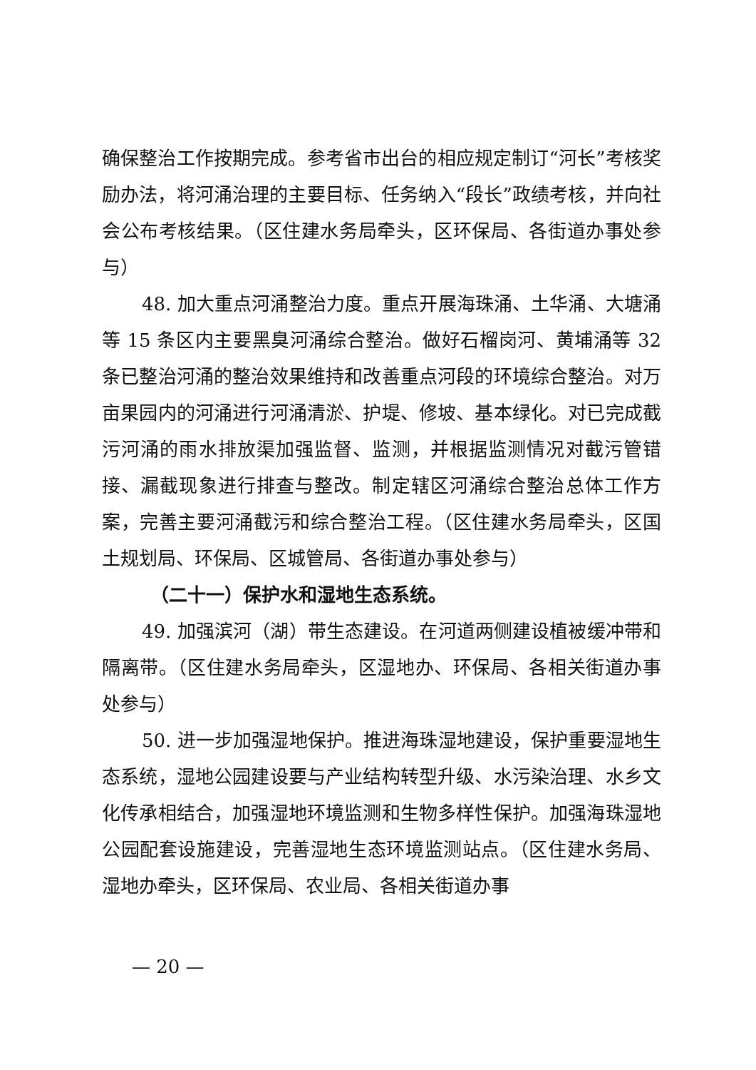确保整治工作按期完成。参考省市出台的相应规定制订“河长”考核奖励办法，将河涌治理的主要目标、任务纳入“段长”政绩考核，并向社会公布考核结果。（区住建水务局牵头，区环保局、各街道办事处参与）
48. 加大重点河涌整治力度。重点开展海珠涌、土华涌、大塘涌等 15 条区内主要黑臭河涌综合整治。做好石榴岗河、黄埔涌等 32 条已整治河涌的整治效果维持和改善重点河段的环境综合整治。对万亩果园内的河涌进行河涌清淤、护堤、修坡、基本绿化。对已完成截污河涌的雨水排放渠加强监督、监测，并根据监测情况对截污管错接、漏截现象进行排查与整改。制定辖区河涌综合整治总体工作方案，完善主要河涌截污和综合整治工程。（区住建水务局牵头，区国土规划局、环保局、区城管局、各街道办事处参与）
（二十一）保护水和湿地生态系统。
49. 加强滨河（湖）带生态建设。在河道两侧建设植被缓冲带和隔离带。（区住建水务局牵头，区湿地办、环保局、各相关街道办事处参与）
50. 进一步加强湿地保护。推进海珠湿地建设，保护重要湿地生态系统，湿地公园建设要与产业结构转型升级、水污染治理、水乡文化传承相结合，加强湿地环境监测和生物多样性保护。加强海珠湿地公园配套设施建设，完善湿地生态环境监测站点。（区住建水务局、湿地办牵头，区环保局、农业局、各相关街道办事
— 20 —